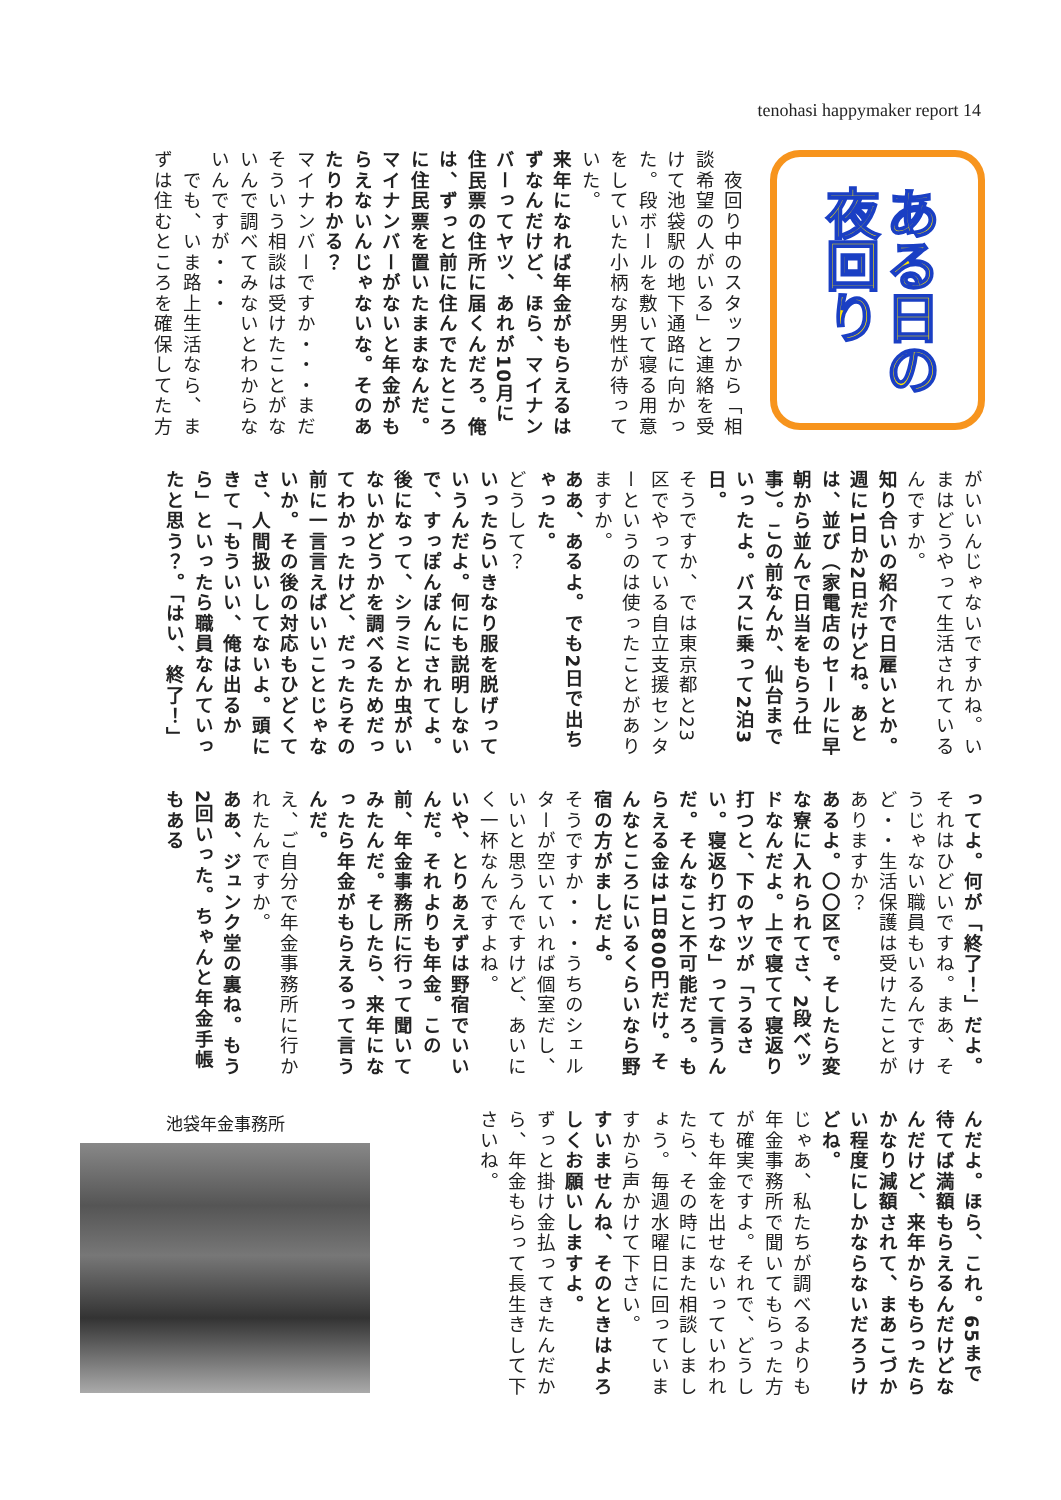tenohasi happymaker report 14
ある日の
夜回り
　夜回り中のスタッフから「相談希望の人がいる」と連絡を受けて池袋駅の地下通路に向かった。段ボールを敷いて寝る用意をしていた小柄な男性が待っていた。
来年になれば年金がもらえるはずなんだけど、ほら、マイナンバーってヤツ、あれが10月に住民票の住所に届くんだろ。俺は、ずっと前に住んでたところに住民票を置いたままなんだ。マイナンバーがないと年金がもらえないんじゃないな。そのあたりわかる？
マイナンバーですか・・・まだそういう相談は受けたことがないんで調べてみないとわからないんですが・・・
　でも、いま路上生活なら、まずは住むところを確保してた方
がいいんじゃないですかね。いまはどうやって生活されているんですか。
知り合いの紹介で日雇いとか。週に1日か2日だけどね。あとは、並び（家電店のセールに早朝から並んで日当をもらう仕事）。この前なんか、仙台までいったよ。バスに乗って2泊3日。
そうですか、では東京都と23区でやっている自立支援センターというのは使ったことがありますか。
ああ、あるよ。でも2日で出ちゃった。
どうして？
いったらいきなり服を脱げっていうんだよ。何にも説明しないで、すっぽんぽんにされてよ。後になって、シラミとか虫がいないかどうかを調べるためだってわかったけど、だったらその前に一言言えばいいことじゃないか。その後の対応もひどくてさ、人間扱いしてないよ。頭にきて「もういい、俺は出るから」といったら職員なんていったと思う？。「はい、終了！」
ってよ。何が「終了！」だよ。
それはひどいですね。まあ、そうじゃない職員もいるんですけど・・生活保護は受けたことがありますか？
あるよ。〇〇区で。そしたら変な寮に入れられてさ、2段ベッドなんだよ。上で寝てて寝返り打つと、下のヤツが「うるさい。寝返り打つな」って言うんだ。そんなこと不可能だろ。もらえる金は1日800円だけ。そんなところにいるくらいなら野宿の方がましだよ。
そうですか・・・うちのシェルターが空いていれば個室だし、いいと思うんですけど、あいにく一杯なんですよね。
いや、とりあえずは野宿でいいんだ。それよりも年金。この前、年金事務所に行って聞いてみたんだ。そしたら、来年になったら年金がもらえるって言うんだ。
え、ご自分で年金事務所に行かれたんですか。
ああ、ジュンク堂の裏ね。もう2回いった。ちゃんと年金手帳もある
んだよ。ほら、これ。65まで待てば満額もらえるんだけどなんだけど、来年からもらったらかなり減額されて、まあこづかい程度にしかならないだろうけどね。
じゃあ、私たちが調べるよりも年金事務所で聞いてもらった方が確実ですよ。それで、どうしても年金を出せないっていわれたら、その時にまた相談しましょう。毎週水曜日に回っていますから声かけて下さい。
すいませんね、そのときはよろしくお願いしますよ。
ずっと掛け金払ってきたんだから、年金もらって長生きして下さいね。
池袋年金事務所